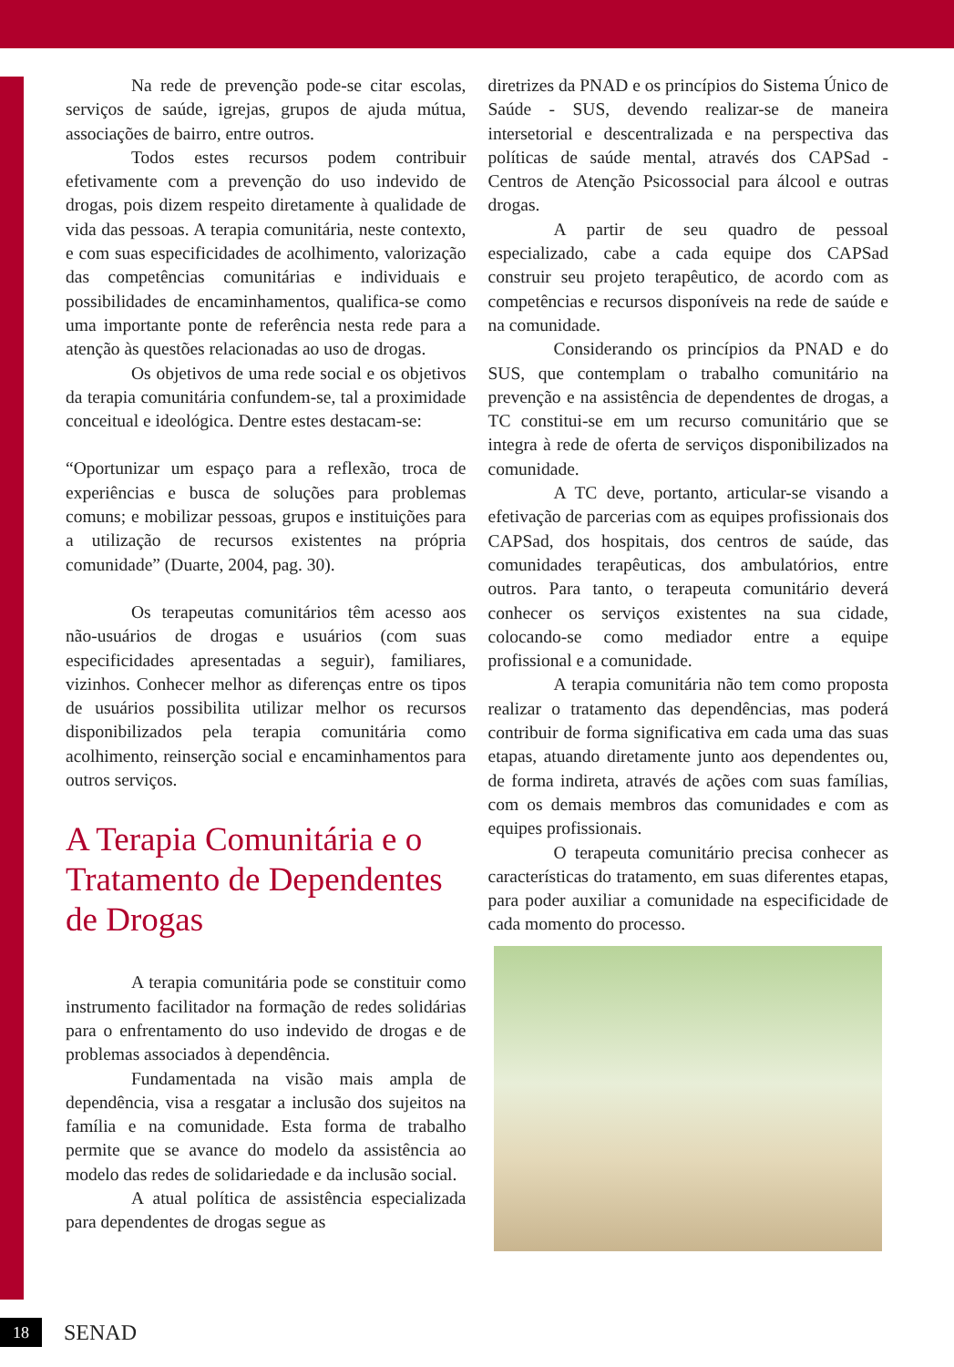Na rede de prevenção pode-se citar escolas, serviços de saúde, igrejas, grupos de ajuda mútua, associações de bairro, entre outros.
Todos estes recursos podem contribuir efetivamente com a prevenção do uso indevido de drogas, pois dizem respeito diretamente à qualidade de vida das pessoas. A terapia comunitária, neste contexto, e com suas especificidades de acolhimento, valorização das competências comunitárias e individuais e possibilidades de encaminhamentos, qualifica-se como uma importante ponte de referência nesta rede para a atenção às questões relacionadas ao uso de drogas.
Os objetivos de uma rede social e os objetivos da terapia comunitária confundem-se, tal a proximidade conceitual e ideológica. Dentre estes destacam-se:
“Oportunizar um espaço para a reflexão, troca de experiências e busca de soluções para problemas comuns; e mobilizar pessoas, grupos e instituições para a utilização de recursos existentes na própria comunidade” (Duarte, 2004, pag. 30).
Os terapeutas comunitários têm acesso aos não-usuários de drogas e usuários (com suas especificidades apresentadas a seguir), familiares, vizinhos. Conhecer melhor as diferenças entre os tipos de usuários possibilita utilizar melhor os recursos disponibilizados pela terapia comunitária como acolhimento, reinserção social e encaminhamentos para outros serviços.
A Terapia Comunitária e o Tratamento de Dependentes de Drogas
A terapia comunitária pode se constituir como instrumento facilitador na formação de redes solidárias para o enfrentamento do uso indevido de drogas e de problemas associados à dependência.
Fundamentada na visão mais ampla de dependência, visa a resgatar a inclusão dos sujeitos na família e na comunidade. Esta forma de trabalho permite que se avance do modelo da assistência ao modelo das redes de solidariedade e da inclusão social.
A atual política de assistência especializada para dependentes de drogas segue as
diretrizes da PNAD e os princípios do Sistema Único de Saúde - SUS, devendo realizar-se de maneira intersetorial e descentralizada e na perspectiva das políticas de saúde mental, através dos CAPSad - Centros de Atenção Psicossocial para álcool e outras drogas.
A partir de seu quadro de pessoal especializado, cabe a cada equipe dos CAPSad construir seu projeto terapêutico, de acordo com as competências e recursos disponíveis na rede de saúde e na comunidade.
Considerando os princípios da PNAD e do SUS, que contemplam o trabalho comunitário na prevenção e na assistência de dependentes de drogas, a TC constitui-se em um recurso comunitário que se integra à rede de oferta de serviços disponibilizados na comunidade.
A TC deve, portanto, articular-se visando a efetivação de parcerias com as equipes profissionais dos CAPSad, dos hospitais, dos centros de saúde, das comunidades terapêuticas, dos ambulatórios, entre outros. Para tanto, o terapeuta comunitário deverá conhecer os serviços existentes na sua cidade, colocando-se como mediador entre a equipe profissional e a comunidade.
A terapia comunitária não tem como proposta realizar o tratamento das dependências, mas poderá contribuir de forma significativa em cada uma das suas etapas, atuando diretamente junto aos dependentes ou, de forma indireta, através de ações com suas famílias, com os demais membros das comunidades e com as equipes profissionais.
O terapeuta comunitário precisa conhecer as características do tratamento, em suas diferentes etapas, para poder auxiliar a comunidade na especificidade de cada momento do processo.
18
SENAD